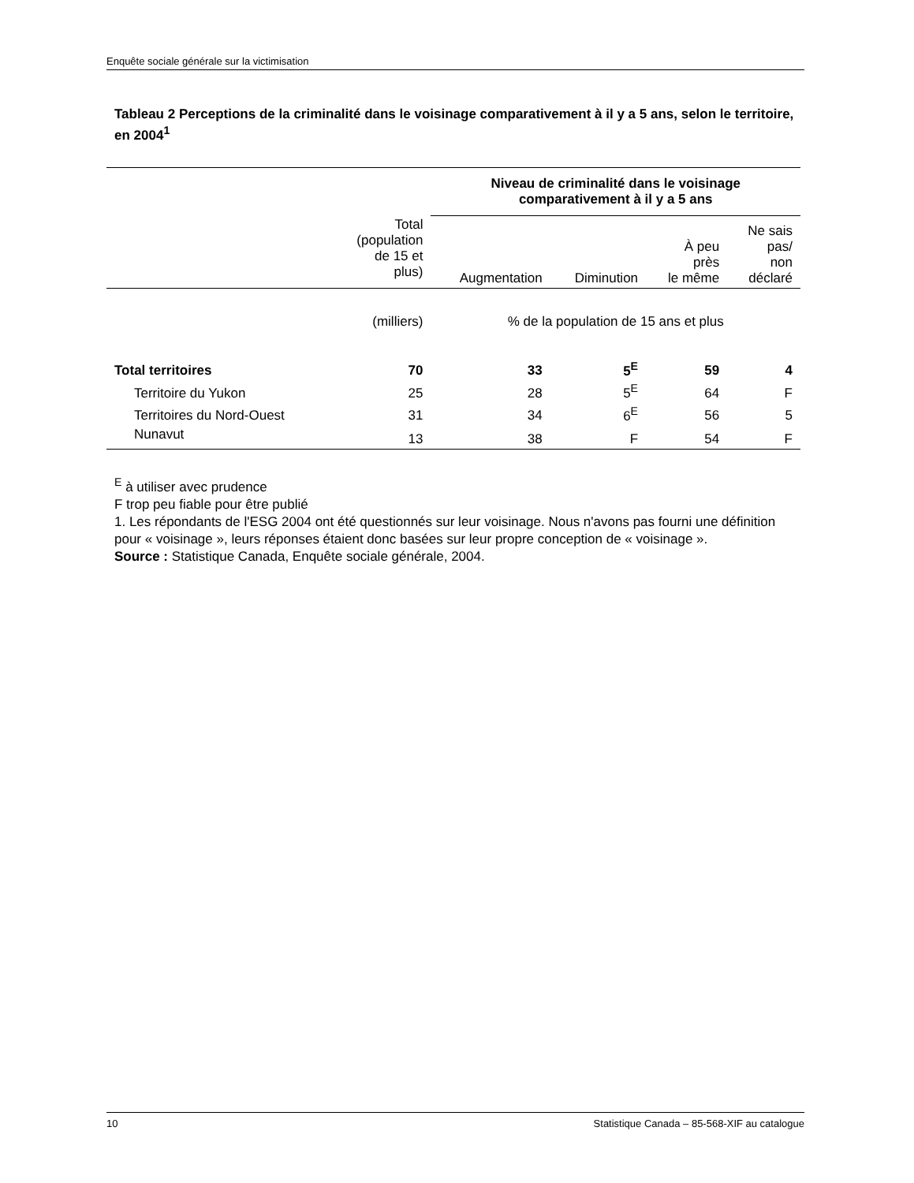Enquête sociale générale sur la victimisation
Tableau 2 Perceptions de la criminalité dans le voisinage comparativement à il y a 5 ans, selon le territoire, en 2004<sup>1</sup>
| | | Niveau de criminalité dans le voisinage comparativement à il y a 5 ans | | | |
| --- | --- | --- | --- | --- | --- |
| | Total (population de 15 et plus) | Augmentation | Diminution | À peu près le même | Ne sais pas/ non déclaré |
| | (milliers) | % de la population de 15 ans et plus | | | |
| Total territoires | 70 | 33 | 5<sup>E</sup> | 59 | 4 |
| Territoire du Yukon | 25 | 28 | 5<sup>E</sup> | 64 | F |
| Territoires du Nord-Ouest | 31 | 34 | 6<sup>E</sup> | 56 | 5 |
| Nunavut | 13 | 38 | F | 54 | F |
<sup>E</sup> à utiliser avec prudence
F trop peu fiable pour être publié
1. Les répondants de l'ESG 2004 ont été questionnés sur leur voisinage. Nous n'avons pas fourni une définition pour « voisinage », leurs réponses étaient donc basées sur leur propre conception de « voisinage ».
Source : Statistique Canada, Enquête sociale générale, 2004.
10 Statistique Canada – 85-568-XIF au catalogue